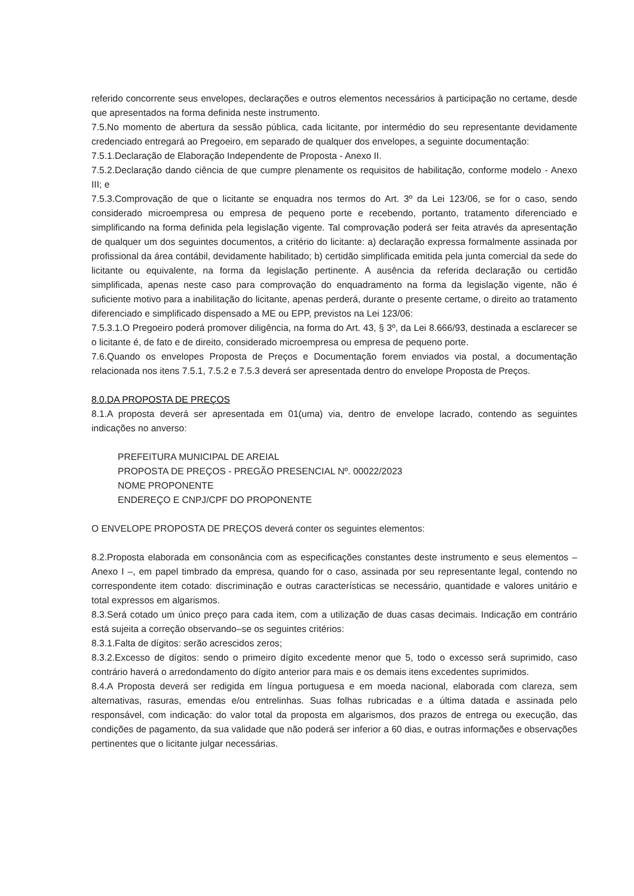referido concorrente seus envelopes, declarações e outros elementos necessários à participação no certame, desde que apresentados na forma definida neste instrumento.
7.5.No momento de abertura da sessão pública, cada licitante, por intermédio do seu representante devidamente credenciado entregará ao Pregoeiro, em separado de qualquer dos envelopes, a seguinte documentação:
7.5.1.Declaração de Elaboração Independente de Proposta - Anexo II.
7.5.2.Declaração dando ciência de que cumpre plenamente os requisitos de habilitação, conforme modelo - Anexo III; e
7.5.3.Comprovação de que o licitante se enquadra nos termos do Art. 3º da Lei 123/06, se for o caso, sendo considerado microempresa ou empresa de pequeno porte e recebendo, portanto, tratamento diferenciado e simplificando na forma definida pela legislação vigente. Tal comprovação poderá ser feita através da apresentação de qualquer um dos seguintes documentos, a critério do licitante: a) declaração expressa formalmente assinada por profissional da área contábil, devidamente habilitado; b) certidão simplificada emitida pela junta comercial da sede do licitante ou equivalente, na forma da legislação pertinente. A ausência da referida declaração ou certidão simplificada, apenas neste caso para comprovação do enquadramento na forma da legislação vigente, não é suficiente motivo para a inabilitação do licitante, apenas perderá, durante o presente certame, o direito ao tratamento diferenciado e simplificado dispensado a ME ou EPP, previstos na Lei 123/06:
7.5.3.1.O Pregoeiro poderá promover diligência, na forma do Art. 43, § 3º, da Lei 8.666/93, destinada a esclarecer se o licitante é, de fato e de direito, considerado microempresa ou empresa de pequeno porte.
7.6.Quando os envelopes Proposta de Preços e Documentação forem enviados via postal, a documentação relacionada nos itens 7.5.1, 7.5.2 e 7.5.3 deverá ser apresentada dentro do envelope Proposta de Preços.
8.0.DA PROPOSTA DE PREÇOS
8.1.A proposta deverá ser apresentada em 01(uma) via, dentro de envelope lacrado, contendo as seguintes indicações no anverso:
PREFEITURA MUNICIPAL DE AREIAL
PROPOSTA DE PREÇOS - PREGÃO PRESENCIAL Nº. 00022/2023
NOME PROPONENTE
ENDEREÇO E CNPJ/CPF DO PROPONENTE
O ENVELOPE PROPOSTA DE PREÇOS deverá conter os seguintes elementos:
8.2.Proposta elaborada em consonância com as especificações constantes deste instrumento e seus elementos – Anexo I –, em papel timbrado da empresa, quando for o caso, assinada por seu representante legal, contendo no correspondente item cotado: discriminação e outras características se necessário, quantidade e valores unitário e total expressos em algarismos.
8.3.Será cotado um único preço para cada item, com a utilização de duas casas decimais. Indicação em contrário está sujeita a correção observando–se os seguintes critérios:
8.3.1.Falta de dígitos: serão acrescidos zeros;
8.3.2.Excesso de dígitos: sendo o primeiro dígito excedente menor que 5, todo o excesso será suprimido, caso contrário haverá o arredondamento do dígito anterior para mais e os demais itens excedentes suprimidos.
8.4.A Proposta deverá ser redigida em língua portuguesa e em moeda nacional, elaborada com clareza, sem alternativas, rasuras, emendas e/ou entrelinhas. Suas folhas rubricadas e a última datada e assinada pelo responsável, com indicação: do valor total da proposta em algarismos, dos prazos de entrega ou execução, das condições de pagamento, da sua validade que não poderá ser inferior a 60 dias, e outras informações e observações pertinentes que o licitante julgar necessárias.